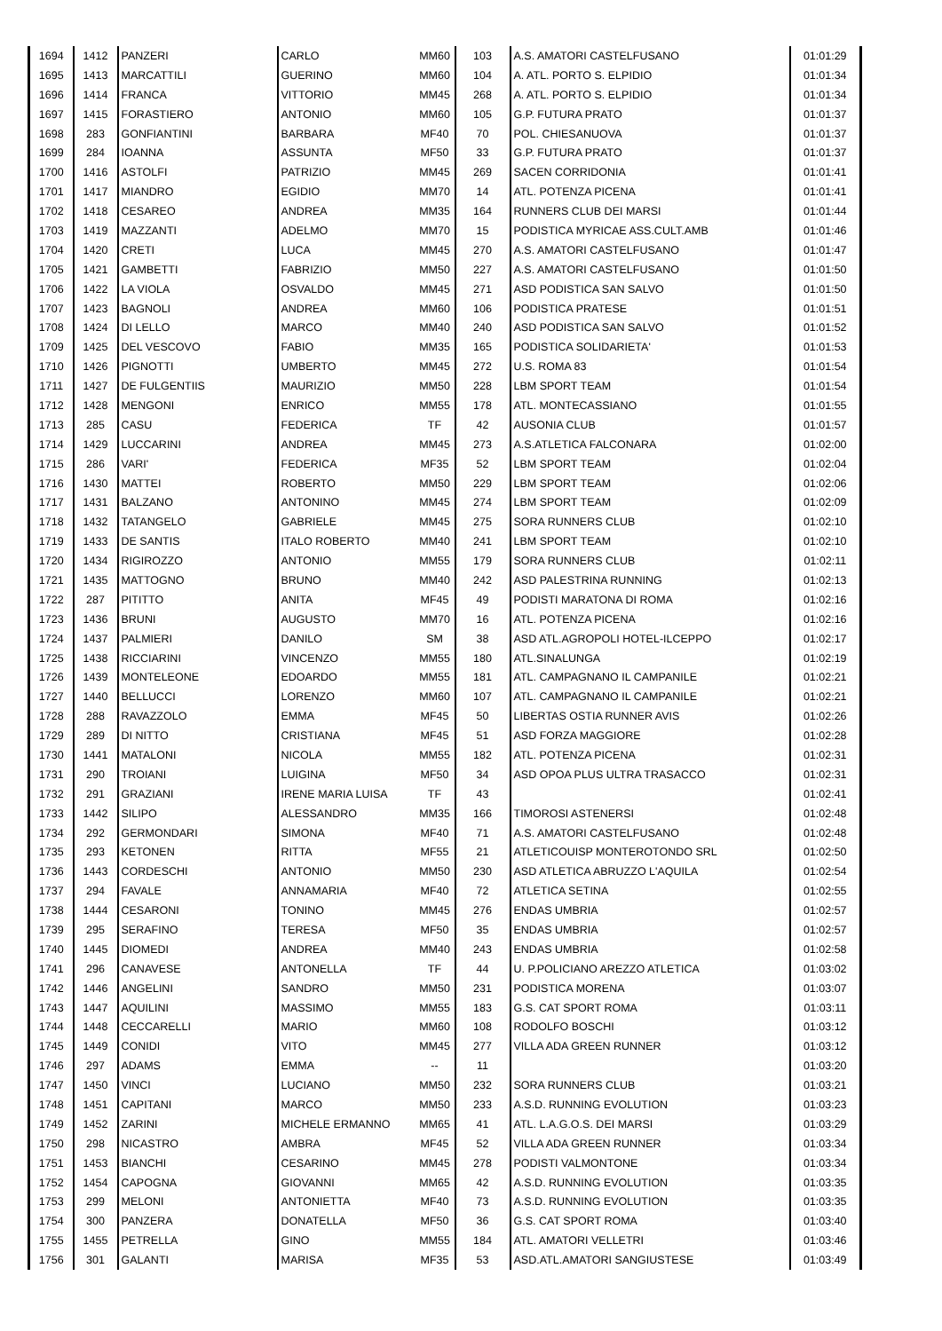| 1694 | 1412 | PANZERI | CARLO | MM60 | 103 | A.S. AMATORI CASTELFUSANO | 01:01:29 |
| 1695 | 1413 | MARCATTILI | GUERINO | MM60 | 104 | A. ATL. PORTO S. ELPIDIO | 01:01:34 |
| 1696 | 1414 | FRANCA | VITTORIO | MM45 | 268 | A. ATL. PORTO S. ELPIDIO | 01:01:34 |
| 1697 | 1415 | FORASTIERO | ANTONIO | MM60 | 105 | G.P. FUTURA PRATO | 01:01:37 |
| 1698 | 283 | GONFIANTINI | BARBARA | MF40 | 70 | POL. CHIESANUOVA | 01:01:37 |
| 1699 | 284 | IOANNA | ASSUNTA | MF50 | 33 | G.P. FUTURA PRATO | 01:01:37 |
| 1700 | 1416 | ASTOLFI | PATRIZIO | MM45 | 269 | SACEN CORRIDONIA | 01:01:41 |
| 1701 | 1417 | MIANDRO | EGIDIO | MM70 | 14 | ATL. POTENZA PICENA | 01:01:41 |
| 1702 | 1418 | CESAREO | ANDREA | MM35 | 164 | RUNNERS CLUB DEI MARSI | 01:01:44 |
| 1703 | 1419 | MAZZANTI | ADELMO | MM70 | 15 | PODISTICA MYRICAE ASS.CULT.AMB | 01:01:46 |
| 1704 | 1420 | CRETI | LUCA | MM45 | 270 | A.S. AMATORI CASTELFUSANO | 01:01:47 |
| 1705 | 1421 | GAMBETTI | FABRIZIO | MM50 | 227 | A.S. AMATORI CASTELFUSANO | 01:01:50 |
| 1706 | 1422 | LA VIOLA | OSVALDO | MM45 | 271 | ASD PODISTICA SAN SALVO | 01:01:50 |
| 1707 | 1423 | BAGNOLI | ANDREA | MM60 | 106 | PODISTICA PRATESE | 01:01:51 |
| 1708 | 1424 | DI LELLO | MARCO | MM40 | 240 | ASD PODISTICA SAN SALVO | 01:01:52 |
| 1709 | 1425 | DEL VESCOVO | FABIO | MM35 | 165 | PODISTICA SOLIDARIETA' | 01:01:53 |
| 1710 | 1426 | PIGNOTTI | UMBERTO | MM45 | 272 | U.S. ROMA 83 | 01:01:54 |
| 1711 | 1427 | DE FULGENTIIS | MAURIZIO | MM50 | 228 | LBM SPORT TEAM | 01:01:54 |
| 1712 | 1428 | MENGONI | ENRICO | MM55 | 178 | ATL. MONTECASSIANO | 01:01:55 |
| 1713 | 285 | CASU | FEDERICA | TF | 42 | AUSONIA CLUB | 01:01:57 |
| 1714 | 1429 | LUCCARINI | ANDREA | MM45 | 273 | A.S.ATLETICA FALCONARA | 01:02:00 |
| 1715 | 286 | VARI' | FEDERICA | MF35 | 52 | LBM SPORT TEAM | 01:02:04 |
| 1716 | 1430 | MATTEI | ROBERTO | MM50 | 229 | LBM SPORT TEAM | 01:02:06 |
| 1717 | 1431 | BALZANO | ANTONINO | MM45 | 274 | LBM SPORT TEAM | 01:02:09 |
| 1718 | 1432 | TATANGELO | GABRIELE | MM45 | 275 | SORA RUNNERS CLUB | 01:02:10 |
| 1719 | 1433 | DE SANTIS | ITALO ROBERTO | MM40 | 241 | LBM SPORT TEAM | 01:02:10 |
| 1720 | 1434 | RIGIROZZO | ANTONIO | MM55 | 179 | SORA RUNNERS CLUB | 01:02:11 |
| 1721 | 1435 | MATTOGNO | BRUNO | MM40 | 242 | ASD PALESTRINA RUNNING | 01:02:13 |
| 1722 | 287 | PITITTO | ANITA | MF45 | 49 | PODISTI MARATONA DI ROMA | 01:02:16 |
| 1723 | 1436 | BRUNI | AUGUSTO | MM70 | 16 | ATL. POTENZA PICENA | 01:02:16 |
| 1724 | 1437 | PALMIERI | DANILO | SM | 38 | ASD ATL.AGROPOLI HOTEL-ILCEPPO | 01:02:17 |
| 1725 | 1438 | RICCIARINI | VINCENZO | MM55 | 180 | ATL.SINALUNGA | 01:02:19 |
| 1726 | 1439 | MONTELEONE | EDOARDO | MM55 | 181 | ATL. CAMPAGNANO IL CAMPANILE | 01:02:21 |
| 1727 | 1440 | BELLUCCI | LORENZO | MM60 | 107 | ATL. CAMPAGNANO IL CAMPANILE | 01:02:21 |
| 1728 | 288 | RAVAZZOLO | EMMA | MF45 | 50 | LIBERTAS OSTIA RUNNER AVIS | 01:02:26 |
| 1729 | 289 | DI NITTO | CRISTIANA | MF45 | 51 | ASD FORZA MAGGIORE | 01:02:28 |
| 1730 | 1441 | MATALONI | NICOLA | MM55 | 182 | ATL. POTENZA PICENA | 01:02:31 |
| 1731 | 290 | TROIANI | LUIGINA | MF50 | 34 | ASD OPOA PLUS ULTRA TRASACCO | 01:02:31 |
| 1732 | 291 | GRAZIANI | IRENE MARIA LUISA | TF | 43 | | 01:02:41 |
| 1733 | 1442 | SILIPO | ALESSANDRO | MM35 | 166 | TIMOROSI ASTENERSI | 01:02:48 |
| 1734 | 292 | GERMONDARI | SIMONA | MF40 | 71 | A.S. AMATORI CASTELFUSANO | 01:02:48 |
| 1735 | 293 | KETONEN | RITTA | MF55 | 21 | ATLETICOUISP MONTEROTONDO SRL | 01:02:50 |
| 1736 | 1443 | CORDESCHI | ANTONIO | MM50 | 230 | ASD ATLETICA ABRUZZO L'AQUILA | 01:02:54 |
| 1737 | 294 | FAVALE | ANNAMARIA | MF40 | 72 | ATLETICA SETINA | 01:02:55 |
| 1738 | 1444 | CESARONI | TONINO | MM45 | 276 | ENDAS UMBRIA | 01:02:57 |
| 1739 | 295 | SERAFINO | TERESA | MF50 | 35 | ENDAS UMBRIA | 01:02:57 |
| 1740 | 1445 | DIOMEDI | ANDREA | MM40 | 243 | ENDAS UMBRIA | 01:02:58 |
| 1741 | 296 | CANAVESE | ANTONELLA | TF | 44 | U. P.POLICIANO AREZZO ATLETICA | 01:03:02 |
| 1742 | 1446 | ANGELINI | SANDRO | MM50 | 231 | PODISTICA MORENA | 01:03:07 |
| 1743 | 1447 | AQUILINI | MASSIMO | MM55 | 183 | G.S. CAT SPORT ROMA | 01:03:11 |
| 1744 | 1448 | CECCARELLI | MARIO | MM60 | 108 | RODOLFO BOSCHI | 01:03:12 |
| 1745 | 1449 | CONIDI | VITO | MM45 | 277 | VILLA ADA GREEN RUNNER | 01:03:12 |
| 1746 | 297 | ADAMS | EMMA | -- | 11 | | 01:03:20 |
| 1747 | 1450 | VINCI | LUCIANO | MM50 | 232 | SORA RUNNERS CLUB | 01:03:21 |
| 1748 | 1451 | CAPITANI | MARCO | MM50 | 233 | A.S.D. RUNNING EVOLUTION | 01:03:23 |
| 1749 | 1452 | ZARINI | MICHELE ERMANNO | MM65 | 41 | ATL. L.A.G.O.S. DEI MARSI | 01:03:29 |
| 1750 | 298 | NICASTRO | AMBRA | MF45 | 52 | VILLA ADA GREEN RUNNER | 01:03:34 |
| 1751 | 1453 | BIANCHI | CESARINO | MM45 | 278 | PODISTI VALMONTONE | 01:03:34 |
| 1752 | 1454 | CAPOGNA | GIOVANNI | MM65 | 42 | A.S.D. RUNNING EVOLUTION | 01:03:35 |
| 1753 | 299 | MELONI | ANTONIETTA | MF40 | 73 | A.S.D. RUNNING EVOLUTION | 01:03:35 |
| 1754 | 300 | PANZERA | DONATELLA | MF50 | 36 | G.S. CAT SPORT ROMA | 01:03:40 |
| 1755 | 1455 | PETRELLA | GINO | MM55 | 184 | ATL. AMATORI VELLETRI | 01:03:46 |
| 1756 | 301 | GALANTI | MARISA | MF35 | 53 | ASD.ATL.AMATORI SANGIUSTESE | 01:03:49 |